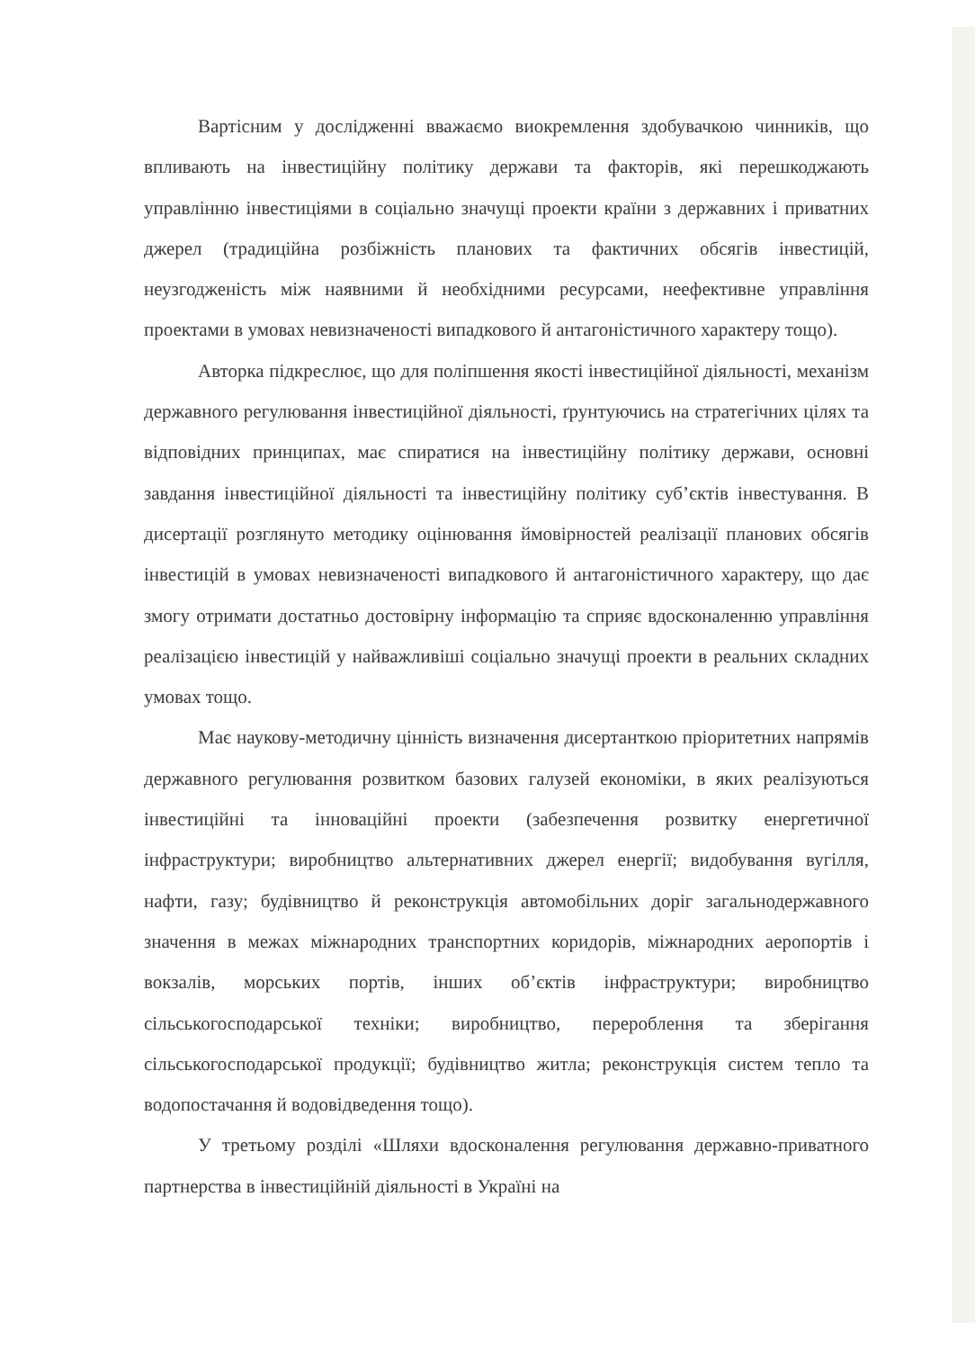Вартісним у дослідженні вважаємо виокремлення здобувачкою чинників, що впливають на інвестиційну політику держави та факторів, які перешкоджають управлінню інвестиціями в соціально значущі проекти країни з державних і приватних джерел (традиційна розбіжність планових та фактичних обсягів інвестицій, неузгодженість між наявними й необхідними ресурсами, неефективне управління проектами в умовах невизначеності випадкового й антагоністичного характеру тощо).
Авторка підкреслює, що для поліпшення якості інвестиційної діяльності, механізм державного регулювання інвестиційної діяльності, ґрунтуючись на стратегічних цілях та відповідних принципах, має спиратися на інвестиційну політику держави, основні завдання інвестиційної діяльності та інвестиційну політику суб’єктів інвестування. В дисертації розглянуто методику оцінювання ймовірностей реалізації планових обсягів інвестицій в умовах невизначеності випадкового й антагоністичного характеру, що дає змогу отримати достатньо достовірну інформацію та сприяє вдосконаленню управління реалізацією інвестицій у найважливіші соціально значущі проекти в реальних складних умовах тощо.
Має наукову-методичну цінність визначення дисертанткою пріоритетних напрямів державного регулювання розвитком базових галузей економіки, в яких реалізуються інвестиційні та інноваційні проекти (забезпечення розвитку енергетичної інфраструктури; виробництво альтернативних джерел енергії; видобування вугілля, нафти, газу; будівництво й реконструкція автомобільних доріг загальнодержавного значення в межах міжнародних транспортних коридорів, міжнародних аеропортів і вокзалів, морських портів, інших об’єктів інфраструктури; виробництво сільськогосподарської техніки; виробництво, перероблення та зберігання сільськогосподарської продукції; будівництво житла; реконструкція систем тепло та водопостачання й водовідведення тощо).
У третьому розділі «Шляхи вдосконалення регулювання державно-приватного партнерства в інвестиційній діяльності в Україні на